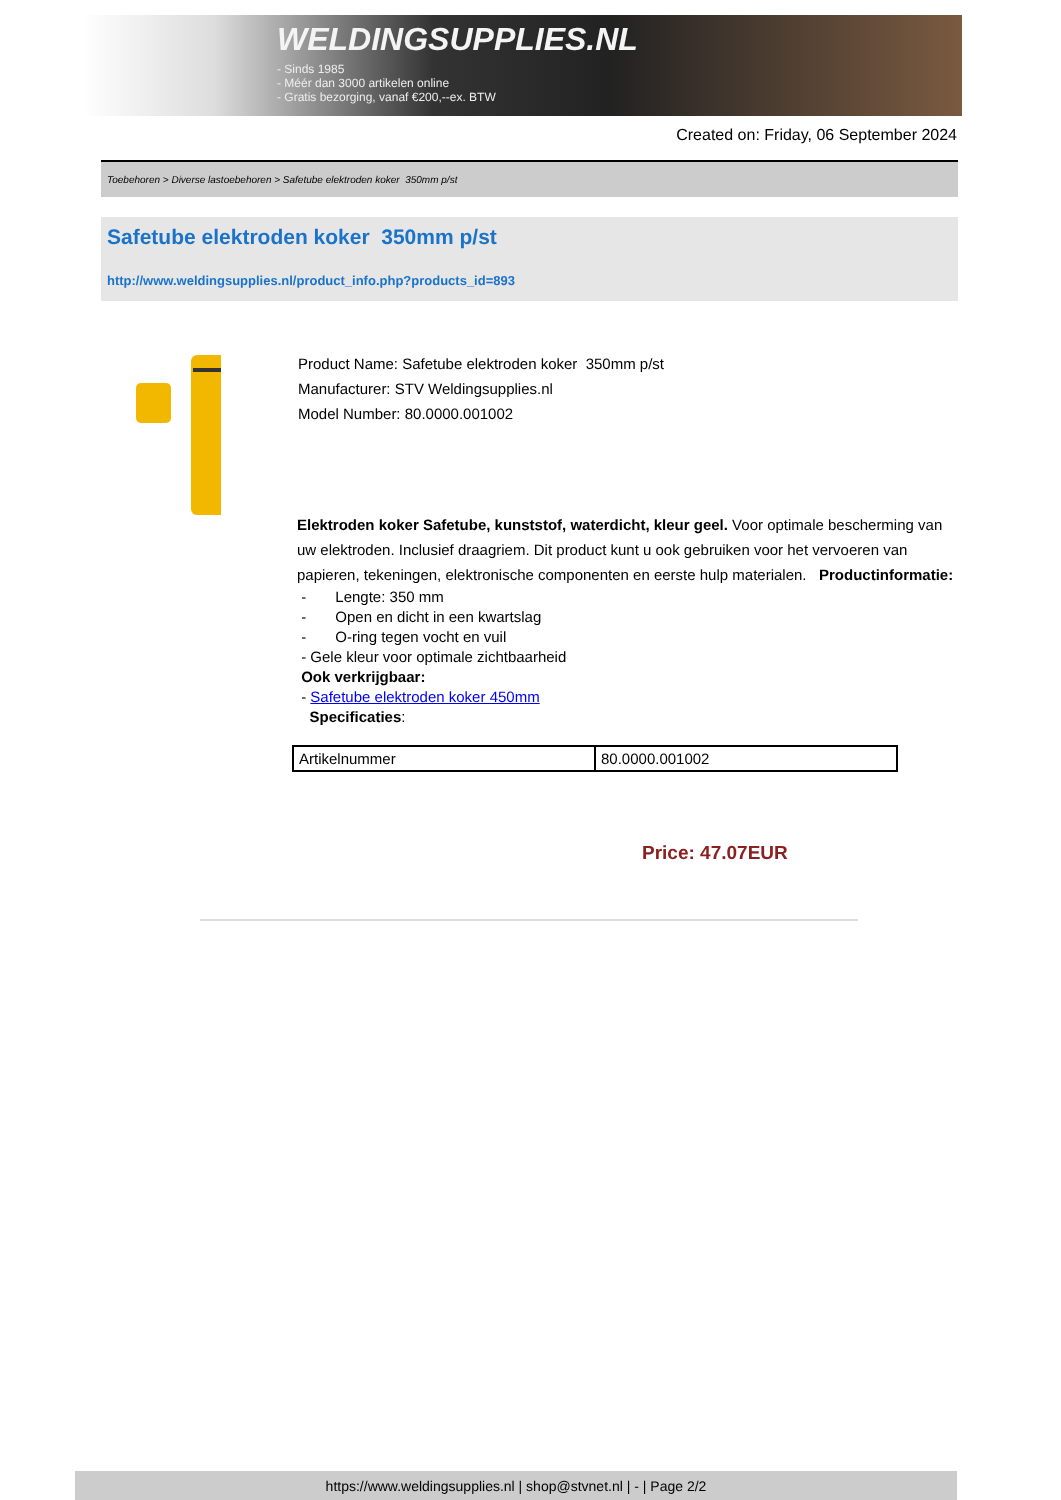WELDINGSUPPLIES.NL
- Sinds 1985
- Méér dan 3000 artikelen online
- Gratis bezorging, vanaf €200,--ex. BTW
Created on: Friday, 06 September 2024
Toebehoren > Diverse lastoebehoren > Safetube elektroden koker 350mm p/st
Safetube elektroden koker 350mm p/st
http://www.weldingsupplies.nl/product_info.php?products_id=893
Product Name: Safetube elektroden koker 350mm p/st
Manufacturer: STV Weldingsupplies.nl
Model Number: 80.0000.001002
Elektroden koker Safetube, kunststof, waterdicht, kleur geel. Voor optimale bescherming van uw elektroden. Inclusief draagriem. Dit product kunt u ook gebruiken voor het vervoeren van papieren, tekeningen, elektronische componenten en eerste hulp materialen. Productinformatie:
- Lengte: 350 mm
- Open en dicht in een kwartslag
- O-ring tegen vocht en vuil
- Gele kleur voor optimale zichtbaarheid
Ook verkrijgbaar:
- Safetube elektroden koker 450mm
Specificaties:
| Artikelnummer | 80.0000.001002 |
Price: 47.07EUR
https://www.weldingsupplies.nl | shop@stvnet.nl | - | Page 2/2